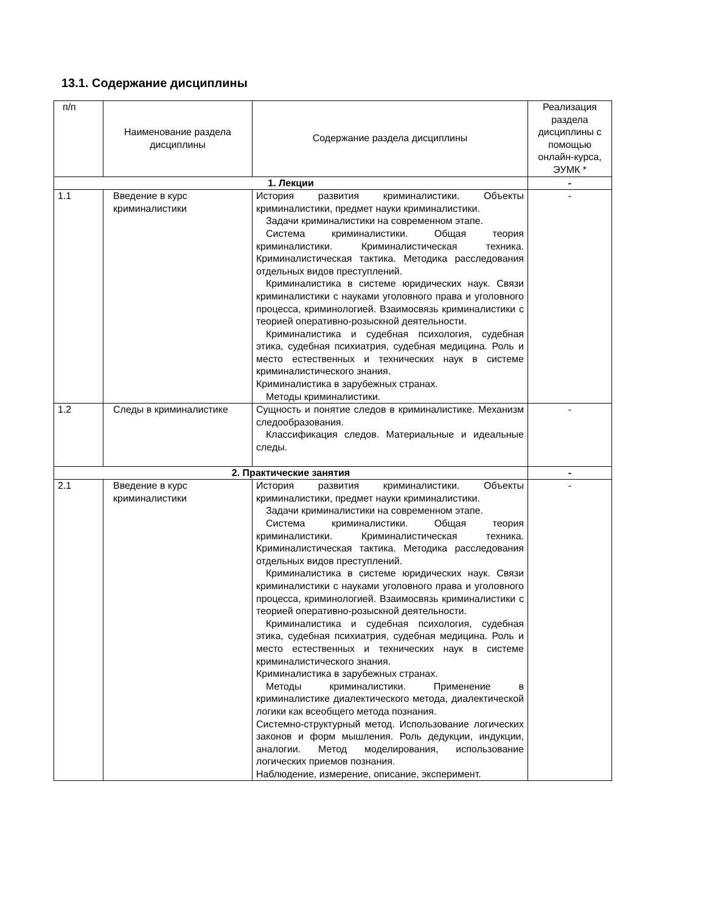13.1. Содержание дисциплины
| п/п | Наименование раздела дисциплины | Содержание раздела дисциплины | Реализация раздела дисциплины с помощью онлайн-курса, ЭУМК * |
| --- | --- | --- | --- |
| 1. Лекции | | | - |
| 1.1 | Введение в курс криминалистики | История развития криминалистики. Объекты криминалистики, предмет науки криминалистики. Задачи криминалистики на современном этапе. Система криминалистики. Общая теория криминалистики. Криминалистическая техника. Криминалистическая тактика. Методика расследования отдельных видов преступлений. Криминалистика в системе юридических наук. Связи криминалистики с науками уголовного права и уголовного процесса, криминологией. Взаимосвязь криминалистики с теорией оперативно-розыскной деятельности. Криминалистика и судебная психология, судебная этика, судебная психиатрия, судебная медицина. Роль и место естественных и технических наук в системе криминалистического знания. Криминалистика в зарубежных странах. Методы криминалистики. | - |
| 1.2 | Следы в криминалистике | Сущность и понятие следов в криминалистике. Механизм следообразования. Классификация следов. Материальные и идеальные следы. | - |
| 2. Практические занятия | | | - |
| 2.1 | Введение в курс криминалистики | История развития криминалистики. Объекты криминалистики, предмет науки криминалистики. Задачи криминалистики на современном этапе. Система криминалистики. Общая теория криминалистики. Криминалистическая техника. Криминалистическая тактика. Методика расследования отдельных видов преступлений. Криминалистика в системе юридических наук. Связи криминалистики с науками уголовного права и уголовного процесса, криминологией. Взаимосвязь криминалистики с теорией оперативно-розыскной деятельности. Криминалистика и судебная психология, судебная этика, судебная психиатрия, судебная медицина. Роль и место естественных и технических наук в системе криминалистического знания. Криминалистика в зарубежных странах. Методы криминалистики. Применение в криминалистике диалектического метода, диалектической логики как всеобщего метода познания. Системно-структурный метод. Использование логических законов и форм мышления. Роль дедукции, индукции, аналогии. Метод моделирования, использование логических приемов познания. Наблюдение, измерение, описание, эксперимент. | - |